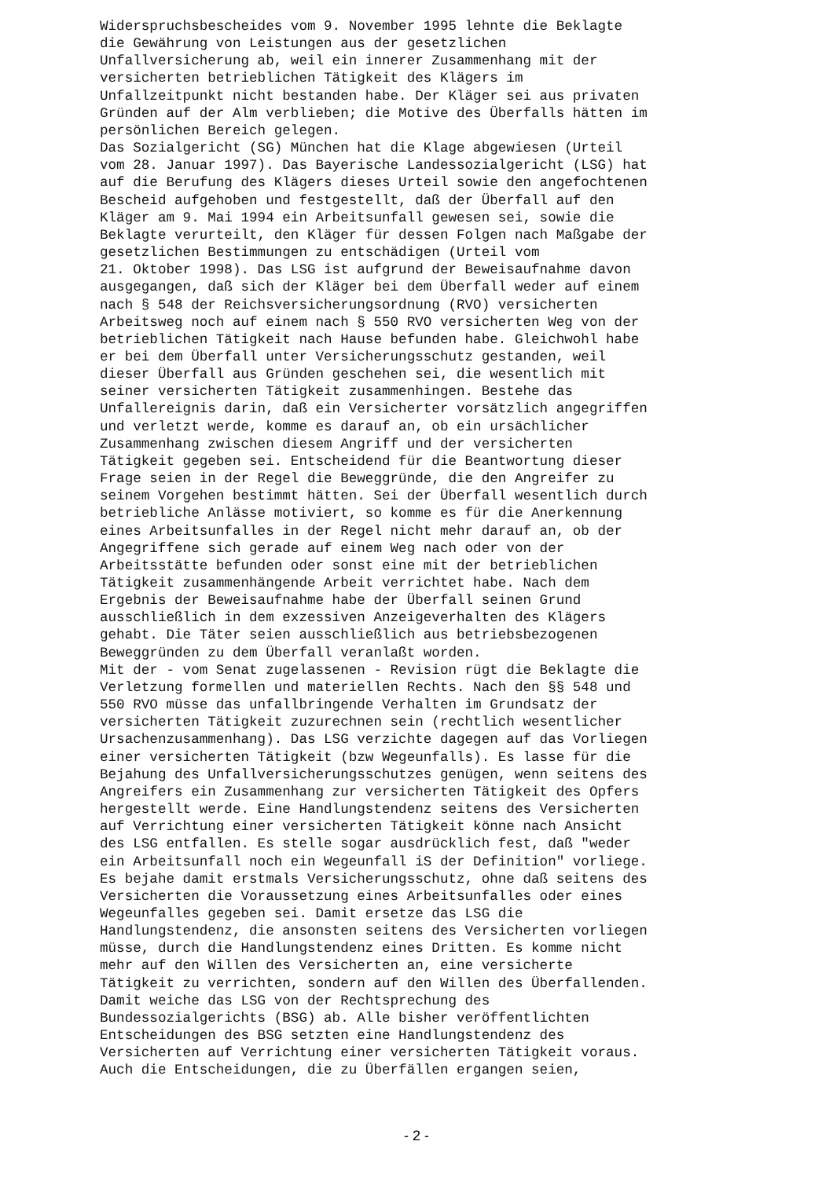Widerspruchsbescheides vom 9. November 1995 lehnte die Beklagte die Gewährung von Leistungen aus der gesetzlichen Unfallversicherung ab, weil ein innerer Zusammenhang mit der versicherten betrieblichen Tätigkeit des Klägers im Unfallzeitpunkt nicht bestanden habe. Der Kläger sei aus privaten Gründen auf der Alm verblieben; die Motive des Überfalls hätten im persönlichen Bereich gelegen. Das Sozialgericht (SG) München hat die Klage abgewiesen (Urteil vom 28. Januar 1997). Das Bayerische Landessozialgericht (LSG) hat auf die Berufung des Klägers dieses Urteil sowie den angefochtenen Bescheid aufgehoben und festgestellt, daß der Überfall auf den Kläger am 9. Mai 1994 ein Arbeitsunfall gewesen sei, sowie die Beklagte verurteilt, den Kläger für dessen Folgen nach Maßgabe der gesetzlichen Bestimmungen zu entschädigen (Urteil vom 21. Oktober 1998). Das LSG ist aufgrund der Beweisaufnahme davon ausgegangen, daß sich der Kläger bei dem Überfall weder auf einem nach § 548 der Reichsversicherungsordnung (RVO) versicherten Arbeitsweg noch auf einem nach § 550 RVO versicherten Weg von der betrieblichen Tätigkeit nach Hause befunden habe. Gleichwohl habe er bei dem Überfall unter Versicherungsschutz gestanden, weil dieser Überfall aus Gründen geschehen sei, die wesentlich mit seiner versicherten Tätigkeit zusammenhingen. Bestehe das Unfallereignis darin, daß ein Versicherter vorsätzlich angegriffen und verletzt werde, komme es darauf an, ob ein ursächlicher Zusammenhang zwischen diesem Angriff und der versicherten Tätigkeit gegeben sei. Entscheidend für die Beantwortung dieser Frage seien in der Regel die Beweggründe, die den Angreifer zu seinem Vorgehen bestimmt hätten. Sei der Überfall wesentlich durch betriebliche Anlässe motiviert, so komme es für die Anerkennung eines Arbeitsunfalles in der Regel nicht mehr darauf an, ob der Angegriffene sich gerade auf einem Weg nach oder von der Arbeitsstätte befunden oder sonst eine mit der betrieblichen Tätigkeit zusammenhängende Arbeit verrichtet habe. Nach dem Ergebnis der Beweisaufnahme habe der Überfall seinen Grund ausschließlich in dem exzessiven Anzeigeverhalten des Klägers gehabt. Die Täter seien ausschließlich aus betriebsbezogenen Beweggründen zu dem Überfall veranlaßt worden. Mit der - vom Senat zugelassenen - Revision rügt die Beklagte die Verletzung formellen und materiellen Rechts. Nach den §§ 548 und 550 RVO müsse das unfallbringende Verhalten im Grundsatz der versicherten Tätigkeit zuzurechnen sein (rechtlich wesentlicher Ursachenzusammenhang). Das LSG verzichte dagegen auf das Vorliegen einer versicherten Tätigkeit (bzw Wegeunfalls). Es lasse für die Bejahung des Unfallversicherungsschutzes genügen, wenn seitens des Angreifers ein Zusammenhang zur versicherten Tätigkeit des Opfers hergestellt werde. Eine Handlungstendenz seitens des Versicherten auf Verrichtung einer versicherten Tätigkeit könne nach Ansicht des LSG entfallen. Es stelle sogar ausdrücklich fest, daß "weder ein Arbeitsunfall noch ein Wegeunfall iS der Definition" vorliege. Es bejahe damit erstmals Versicherungsschutz, ohne daß seitens des Versicherten die Voraussetzung eines Arbeitsunfalles oder eines Wegeunfalles gegeben sei. Damit ersetze das LSG die Handlungstendenz, die ansonsten seitens des Versicherten vorliegen müsse, durch die Handlungstendenz eines Dritten. Es komme nicht mehr auf den Willen des Versicherten an, eine versicherte Tätigkeit zu verrichten, sondern auf den Willen des Überfallenden. Damit weiche das LSG von der Rechtsprechung des Bundessozialgerichts (BSG) ab. Alle bisher veröffentlichten Entscheidungen des BSG setzten eine Handlungstendenz des Versicherten auf Verrichtung einer versicherten Tätigkeit voraus. Auch die Entscheidungen, die zu Überfällen ergangen seien,
- 2 -